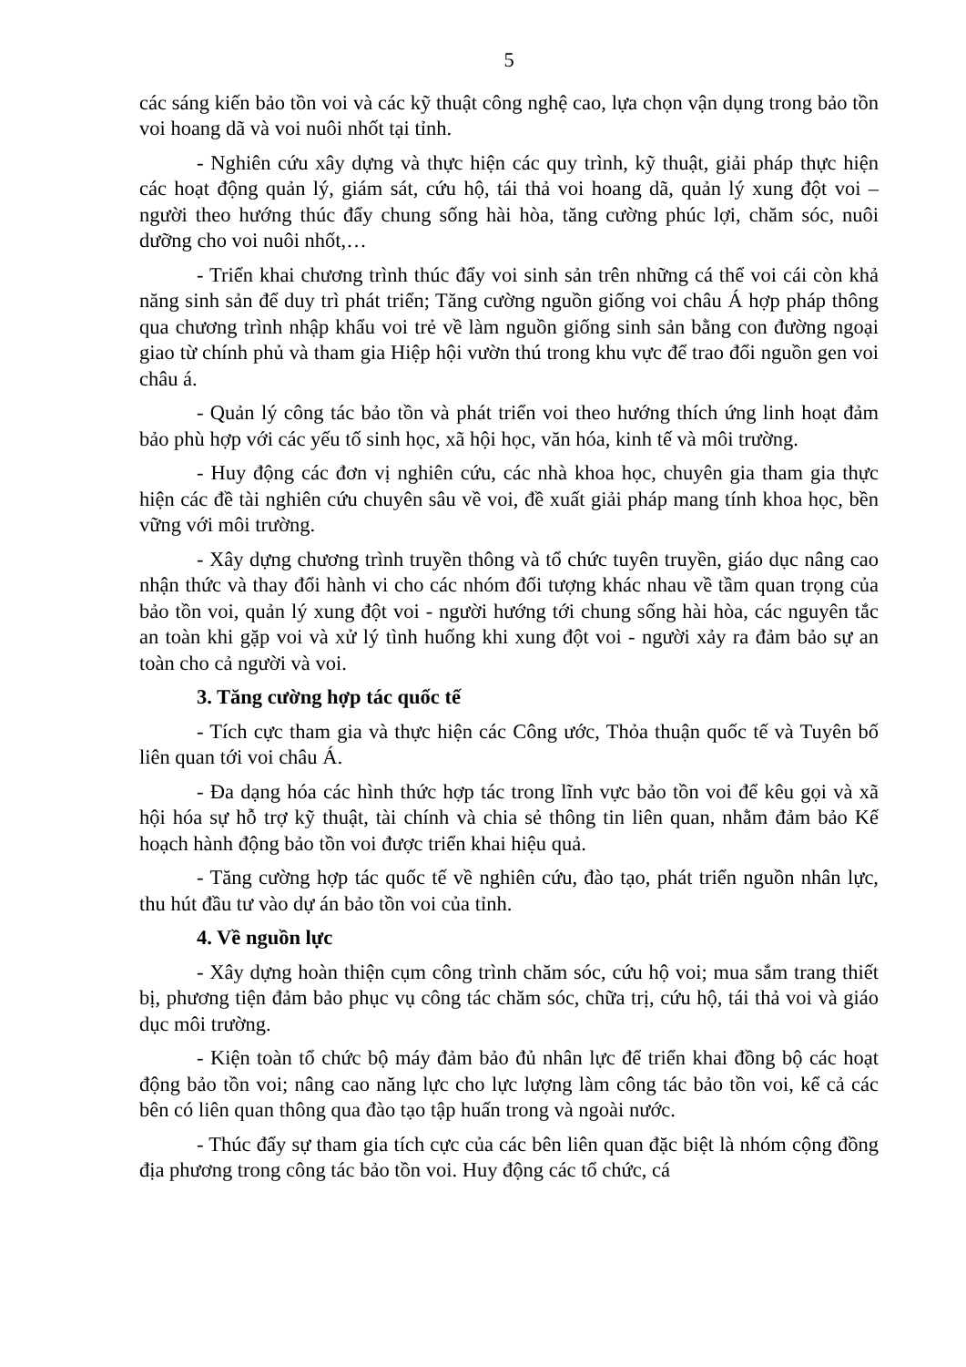5
các sáng kiến bảo tồn voi và các kỹ thuật công nghệ cao, lựa chọn vận dụng trong bảo tồn voi hoang dã và voi nuôi nhốt tại tỉnh.
- Nghiên cứu xây dựng và thực hiện các quy trình, kỹ thuật, giải pháp thực hiện các hoạt động quản lý, giám sát, cứu hộ, tái thả voi hoang dã, quản lý xung đột voi – người theo hướng thúc đẩy chung sống hài hòa, tăng cường phúc lợi, chăm sóc, nuôi dưỡng cho voi nuôi nhốt,…
- Triển khai chương trình thúc đẩy voi sinh sản trên những cá thể voi cái còn khả năng sinh sản để duy trì phát triển; Tăng cường nguồn giống voi châu Á hợp pháp thông qua chương trình nhập khẩu voi trẻ về làm nguồn giống sinh sản bằng con đường ngoại giao từ chính phủ và tham gia Hiệp hội vườn thú trong khu vực để trao đổi nguồn gen voi châu á.
- Quản lý công tác bảo tồn và phát triển voi theo hướng thích ứng linh hoạt đảm bảo phù hợp với các yếu tố sinh học, xã hội học, văn hóa, kinh tế và môi trường.
- Huy động các đơn vị nghiên cứu, các nhà khoa học, chuyên gia tham gia thực hiện các đề tài nghiên cứu chuyên sâu về voi, đề xuất giải pháp mang tính khoa học, bền vững với môi trường.
- Xây dựng chương trình truyền thông và tổ chức tuyên truyền, giáo dục nâng cao nhận thức và thay đổi hành vi cho các nhóm đối tượng khác nhau về tầm quan trọng của bảo tồn voi, quản lý xung đột voi - người hướng tới chung sống hài hòa, các nguyên tắc an toàn khi gặp voi và xử lý tình huống khi xung đột voi - người xảy ra đảm bảo sự an toàn cho cả người và voi.
3. Tăng cường hợp tác quốc tế
- Tích cực tham gia và thực hiện các Công ước, Thỏa thuận quốc tế và Tuyên bố liên quan tới voi châu Á.
- Đa dạng hóa các hình thức hợp tác trong lĩnh vực bảo tồn voi để kêu gọi và xã hội hóa sự hỗ trợ kỹ thuật, tài chính và chia sẻ thông tin liên quan, nhằm đảm bảo Kế hoạch hành động bảo tồn voi được triển khai hiệu quả.
- Tăng cường hợp tác quốc tế về nghiên cứu, đào tạo, phát triển nguồn nhân lực, thu hút đầu tư vào dự án bảo tồn voi của tỉnh.
4. Về nguồn lực
- Xây dựng hoàn thiện cụm công trình chăm sóc, cứu hộ voi; mua sắm trang thiết bị, phương tiện đảm bảo phục vụ công tác chăm sóc, chữa trị, cứu hộ, tái thả voi và giáo dục môi trường.
- Kiện toàn tổ chức bộ máy đảm bảo đủ nhân lực để triển khai đồng bộ các hoạt động bảo tồn voi; nâng cao năng lực cho lực lượng làm công tác bảo tồn voi, kể cả các bên có liên quan thông qua đào tạo tập huấn trong và ngoài nước.
- Thúc đẩy sự tham gia tích cực của các bên liên quan đặc biệt là nhóm cộng đồng địa phương trong công tác bảo tồn voi. Huy động các tổ chức, cá